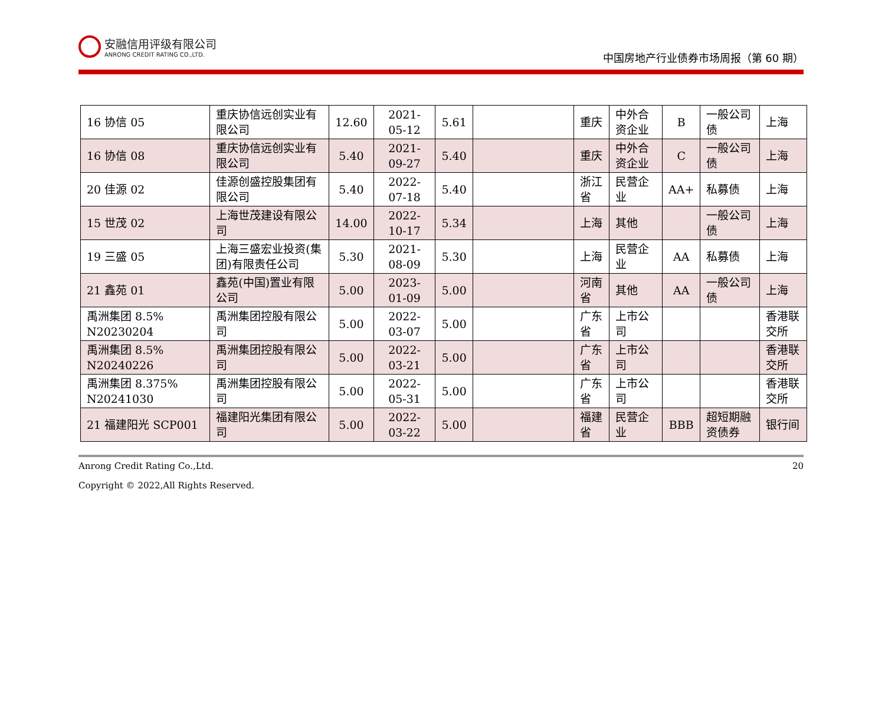安融信用评级有限公司
ANRONG CREDIT RATING CO.,LTD.
中国房地产行业债券市场周报（第 60 期）
| 16 协信 05 | 重庆协信远创实业有限公司 | 12.60 | 2021-05-12 | 5.61 | | 重庆 | 中外合资企业 | B | 一般公司债 | 上海 |
| 16 协信 08 | 重庆协信远创实业有限公司 | 5.40 | 2021-09-27 | 5.40 | | 重庆 | 中外合资企业 | C | 一般公司债 | 上海 |
| 20 佳源 02 | 佳源创盛控股集团有限公司 | 5.40 | 2022-07-18 | 5.40 | | 浙江省 | 民营企业 | AA+ | 私募债 | 上海 |
| 15 世茂 02 | 上海世茂建设有限公司 | 14.00 | 2022-10-17 | 5.34 | | 上海 | 其他 | | 一般公司债 | 上海 |
| 19 三盛 05 | 上海三盛宏业投资(集团)有限责任公司 | 5.30 | 2021-08-09 | 5.30 | | 上海 | 民营企业 | AA | 私募债 | 上海 |
| 21 鑫苑 01 | 鑫苑(中国)置业有限公司 | 5.00 | 2023-01-09 | 5.00 | | 河南省 | 其他 | AA | 一般公司债 | 上海 |
| 禹洲集团 8.5% N20230204 | 禹洲集团控股有限公司 | 5.00 | 2022-03-07 | 5.00 | | 广东省 | 上市公司 | | | 香港联交所 |
| 禹洲集团 8.5% N20240226 | 禹洲集团控股有限公司 | 5.00 | 2022-03-21 | 5.00 | | 广东省 | 上市公司 | | | 香港联交所 |
| 禹洲集团 8.375% N20241030 | 禹洲集团控股有限公司 | 5.00 | 2022-05-31 | 5.00 | | 广东省 | 上市公司 | | | 香港联交所 |
| 21 福建阳光 SCP001 | 福建阳光集团有限公司 | 5.00 | 2022-03-22 | 5.00 | | 福建省 | 民营企业 | BBB | 超短期融资债券 | 银行间 |
Anrong Credit Rating Co.,Ltd. 20
Copyright © 2022,All Rights Reserved.